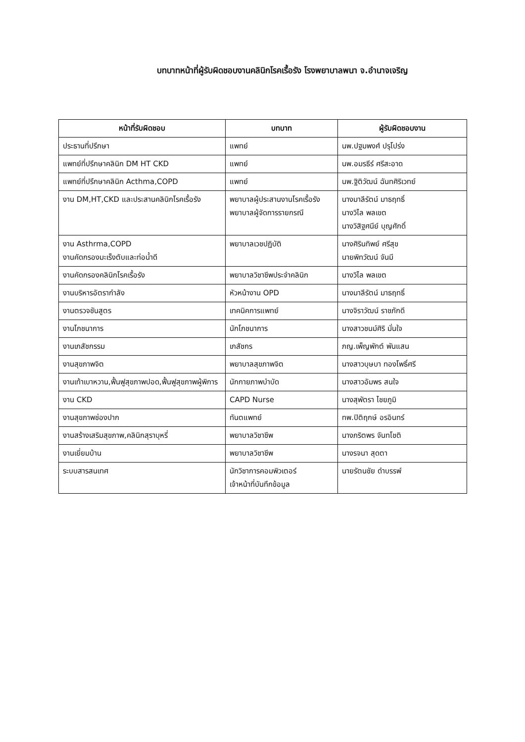บทบาทหน้าที่ผู้รับผิดชอบงานคลินิกโรคเรื้อรัง โรงพยาบาลพนา จ.อำนาจเจริญ
| หน้าที่รับผิดชอบ | บทบาท | ผู้รับผิดชอบงาน |
| --- | --- | --- |
| ประธานที่ปรึกษา | แพทย์ | นพ.ปฐมพงศ์ ปรุโปร่ง |
| แพทย์ที่ปรึกษาคลินิก DM HT CKD | แพทย์ | นพ.อมรธีร์ ศรีสะอาด |
| แพทย์ที่ปรึกษาคลินิก Acthma,COPD | แพทย์ | นพ.ฐิติวัฒน์ ฉันทศิริเวทย์ |
| งาน DM,HT,CKD และประสานคลินิกโรคเรื้อรัง | พยาบาลผู้ประสานงานโรคเรื้อรัง พยาบาลผู้จัดการรายกรณี | นางมาลีรัตน์ มาธฤทธิ์ นางวิไล พลเขต นางวิสิฐศนีย์ บุญศักดิ์ |
| งาน Asthrma,COPD งานคัดกรองมะเร็งตับและท่อน้ำดี | พยาบาลเวชปฏิบัติ | นางศิรินทิพย์ ศรีสุข นายพิทวัฒน์ จันมี |
| งานคัดกรองคลินิกโรคเรื้อรัง | พยาบาลวิชาชีพประจำคลินิก | นางวิไล พลเขต |
| งานบริหารอัตรากำลัง | หัวหน้างาน OPD | นางมาลีรัตน์ มาธฤทธิ์ |
| งานตรวจชันสูตร | เทคนิคการแพทย์ | นางจิราวัฒน์ ราชภักดี |
| งานโภชนาการ | นักโภชนาการ | นางสาวชนม์ศิริ มั่นใจ |
| งานเภสัชกรรม | เภสัชกร | ภญ.เพ็ญพักต์ พันแสน |
| งานสุขภาพจิต | พยาบาลสุขภาพจิต | นางสาวบุษบา ทองโพธิ์ศรี |
| งานเท้าเบาหวาน,ฟื้นฟูสุขภาพปอด,ฟื้นฟูสุขภาพผู้พิการ | นักกายภาพบำบัด | นางสาวอัมพร สนใจ |
| งาน CKD | CAPD Nurse | นางสุพัตรา ไชยภูมิ |
| งานสุขภาพช่องปาก | ทันตแพทย์ | ทพ.ปิติฤกษ์ อรอินทร์ |
| งานสร้างเสริมสุขภาพ,คลินิกสุราบุหรี่ | พยาบาลวิชาชีพ | นางภริตพร จันทโชติ |
| งานเยี่ยมบ้าน | พยาบาลวิชาชีพ | นางรจนา สุดตา |
| ระบบสารสนเทศ | นักวิชาการคอมพิวเตอร์ เจ้าหน้าที่บันทึกข้อมูล | นายรัตนชัย ดำบรรพ์ |